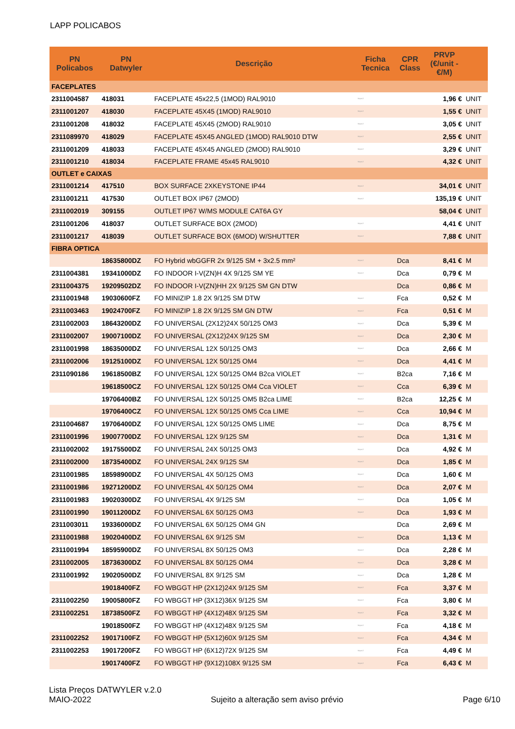LAPP POLICABOS
| PN Policabos | PN Datwyler | Descrição | Ficha Tecnica | CPR Class | PRVP (€/unit - €/M) | |
| --- | --- | --- | --- | --- | --- | --- |
| FACEPLATES | | | | | | |
| 2311004587 | 418031 | FACEPLATE 45x22,5 (1MOD) RAL9010 | https:// | | 1,96 € | UNIT |
| 2311001207 | 418030 | FACEPLATE 45X45 (1MOD) RAL9010 | https:// | | 1,55 € | UNIT |
| 2311001208 | 418032 | FACEPLATE 45X45 (2MOD) RAL9010 | https:// | | 3,05 € | UNIT |
| 2311089970 | 418029 | FACEPLATE 45X45 ANGLED (1MOD) RAL9010 DTW | https:// | | 2,55 € | UNIT |
| 2311001209 | 418033 | FACEPLATE 45X45 ANGLED (2MOD) RAL9010 | https:// | | 3,29 € | UNIT |
| 2311001210 | 418034 | FACEPLATE FRAME 45x45 RAL9010 | https:// | | 4,32 € | UNIT |
| OUTLET e CAIXAS | | | | | | |
| 2311001214 | 417510 | BOX SURFACE 2XKEYSTONE IP44 | https:// | | 34,01 € | UNIT |
| 2311001211 | 417530 | OUTLET BOX IP67 (2MOD) | https:// | | 135,19 € | UNIT |
| 2311002019 | 309155 | OUTLET IP67 W/MS MODULE CAT6A GY | | | 58,04 € | UNIT |
| 2311001206 | 418037 | OUTLET SURFACE BOX (2MOD) | https:// | | 4,41 € | UNIT |
| 2311001217 | 418039 | OUTLET SURFACE BOX (6MOD) W/SHUTTER | https:// | | 7,88 € | UNIT |
| FIBRA OPTICA | | | | | | |
| | 18635800DZ | FO Hybrid wbGGFR 2x 9/125 SM + 3x2.5 mm² | https:// | Dca | 8,41 € | M |
| 2311004381 | 19341000DZ | FO INDOOR I-V(ZN)H 4X 9/125 SM YE | https:// | Dca | 0,79 € | M |
| 2311004375 | 19209502DZ | FO INDOOR I-V(ZN)HH 2X 9/125 SM GN DTW | | Dca | 0,86 € | M |
| 2311001948 | 19030600FZ | FO MINIZIP 1.8 2X 9/125 SM DTW | https:// | Fca | 0,52 € | M |
| 2311003463 | 19024700FZ | FO MINIZIP 1.8 2X 9/125 SM GN DTW | https:// | Fca | 0,51 € | M |
| 2311002003 | 18643200DZ | FO UNIVERSAL (2X12)24X 50/125 OM3 | https:// | Dca | 5,39 € | M |
| 2311002007 | 19007100DZ | FO UNIVERSAL (2X12)24X 9/125 SM | https:// | Dca | 2,30 € | M |
| 2311001998 | 18635000DZ | FO UNIVERSAL 12X 50/125 OM3 | https:// | Dca | 2,66 € | M |
| 2311002006 | 19125100DZ | FO UNIVERSAL 12X 50/125 OM4 | https:// | Dca | 4,41 € | M |
| 2311090186 | 19618500BZ | FO UNIVERSAL 12X 50/125 OM4 B2ca VIOLET | https:// | B2ca | 7,16 € | M |
| | 19618500CZ | FO UNIVERSAL 12X 50/125 OM4 Cca VIOLET | https:// | Cca | 6,39 € | M |
| | 19706400BZ | FO UNIVERSAL 12X 50/125 OM5 B2ca LIME | https:// | B2ca | 12,25 € | M |
| | 19706400CZ | FO UNIVERSAL 12X 50/125 OM5 Cca LIME | https:// | Cca | 10,94 € | M |
| 2311004687 | 19706400DZ | FO UNIVERSAL 12X 50/125 OM5 LIME | https:// | Dca | 8,75 € | M |
| 2311001996 | 19007700DZ | FO UNIVERSAL 12X 9/125 SM | https:// | Dca | 1,31 € | M |
| 2311002002 | 19175500DZ | FO UNIVERSAL 24X 50/125 OM3 | https:// | Dca | 4,92 € | M |
| 2311002000 | 18735400DZ | FO UNIVERSAL 24X 9/125 SM | https:// | Dca | 1,85 € | M |
| 2311001985 | 18598900DZ | FO UNIVERSAL 4X 50/125 OM3 | https:// | Dca | 1,60 € | M |
| 2311001986 | 19271200DZ | FO UNIVERSAL 4X 50/125 OM4 | https:// | Dca | 2,07 € | M |
| 2311001983 | 19020300DZ | FO UNIVERSAL 4X 9/125 SM | https:// | Dca | 1,05 € | M |
| 2311001990 | 19011200DZ | FO UNIVERSAL 6X 50/125 OM3 | https:// | Dca | 1,93 € | M |
| 2311003011 | 19336000DZ | FO UNIVERSAL 6X 50/125 OM4 GN | | Dca | 2,69 € | M |
| 2311001988 | 19020400DZ | FO UNIVERSAL 6X 9/125 SM | https:// | Dca | 1,13 € | M |
| 2311001994 | 18595900DZ | FO UNIVERSAL 8X 50/125 OM3 | https:// | Dca | 2,28 € | M |
| 2311002005 | 18736300DZ | FO UNIVERSAL 8X 50/125 OM4 | https:// | Dca | 3,28 € | M |
| 2311001992 | 19020500DZ | FO UNIVERSAL 8X 9/125 SM | https:// | Dca | 1,28 € | M |
| | 19018400FZ | FO WBGGT HP (2X12)24X 9/125 SM | https:// | Fca | 3,37 € | M |
| 2311002250 | 19005800FZ | FO WBGGT HP (3X12)36X 9/125 SM | https:// | Fca | 3,80 € | M |
| 2311002251 | 18738500FZ | FO WBGGT HP (4X12)48X 9/125 SM | https:// | Fca | 3,32 € | M |
| | 19018500FZ | FO WBGGT HP (4X12)48X 9/125 SM | https:// | Fca | 4,18 € | M |
| 2311002252 | 19017100FZ | FO WBGGT HP (5X12)60X 9/125 SM | https:// | Fca | 4,34 € | M |
| 2311002253 | 19017200FZ | FO WBGGT HP (6X12)72X 9/125 SM | https:// | Fca | 4,49 € | M |
| | 19017400FZ | FO WBGGT HP (9X12)108X 9/125 SM | https:// | Fca | 6,43 € | M |
Lista Preços DATWYLER v.2.0
MAIO-2022 Sujeito a alteração sem aviso prévio Page 6/10